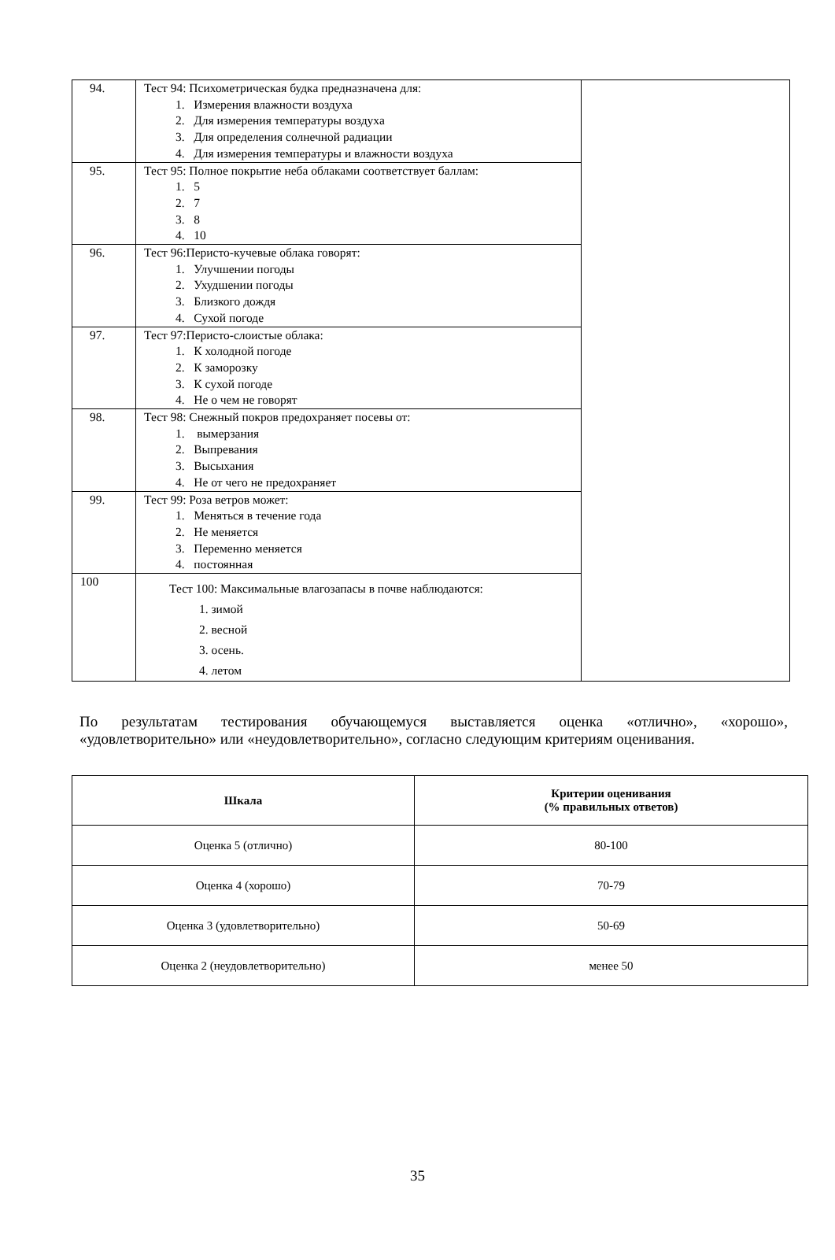| 94. | Тест 94: Психометрическая будка предназначена для: 1. Измерения влажности воздуха 2. Для измерения температуры воздуха 3. Для определения солнечной радиации 4. Для измерения температуры и влажности воздуха | |
| 95. | Тест 95: Полное покрытие неба облаками соответствует баллам: 1. 5 2. 7 3. 8 4. 10 | |
| 96. | Тест 96:Перисто-кучевые облака говорят: 1. Улучшении погоды 2. Ухудшении погоды 3. Близкого дождя 4. Сухой погоде | |
| 97. | Тест 97:Перисто-слоистые облака: 1. К холодной погоде 2. К заморозку 3. К сухой погоде 4. Не о чем не говорят | |
| 98. | Тест 98: Снежный покров предохраняет посевы от: 1. вымерзания 2. Выпревания 3. Высыхания 4. Не от чего не предохраняет | |
| 99. | Тест 99: Роза ветров может: 1. Меняться в течение года 2. Не меняется 3. Переменно меняется 4. постоянная | |
| 100 | Тест 100: Максимальные влагозапасы в почве наблюдаются: 1. зимой 2. весной 3. осень. 4. летом | |
По результатам тестирования обучающемуся выставляется оценка «отлично», «хорошо», «удовлетворительно» или «неудовлетворительно», согласно следующим критериям оценивания.
| Шкала | Критерии оценивания (% правильных ответов) |
| --- | --- |
| Оценка 5 (отлично) | 80-100 |
| Оценка 4 (хорошо) | 70-79 |
| Оценка 3 (удовлетворительно) | 50-69 |
| Оценка 2 (неудовлетворительно) | менее 50 |
35